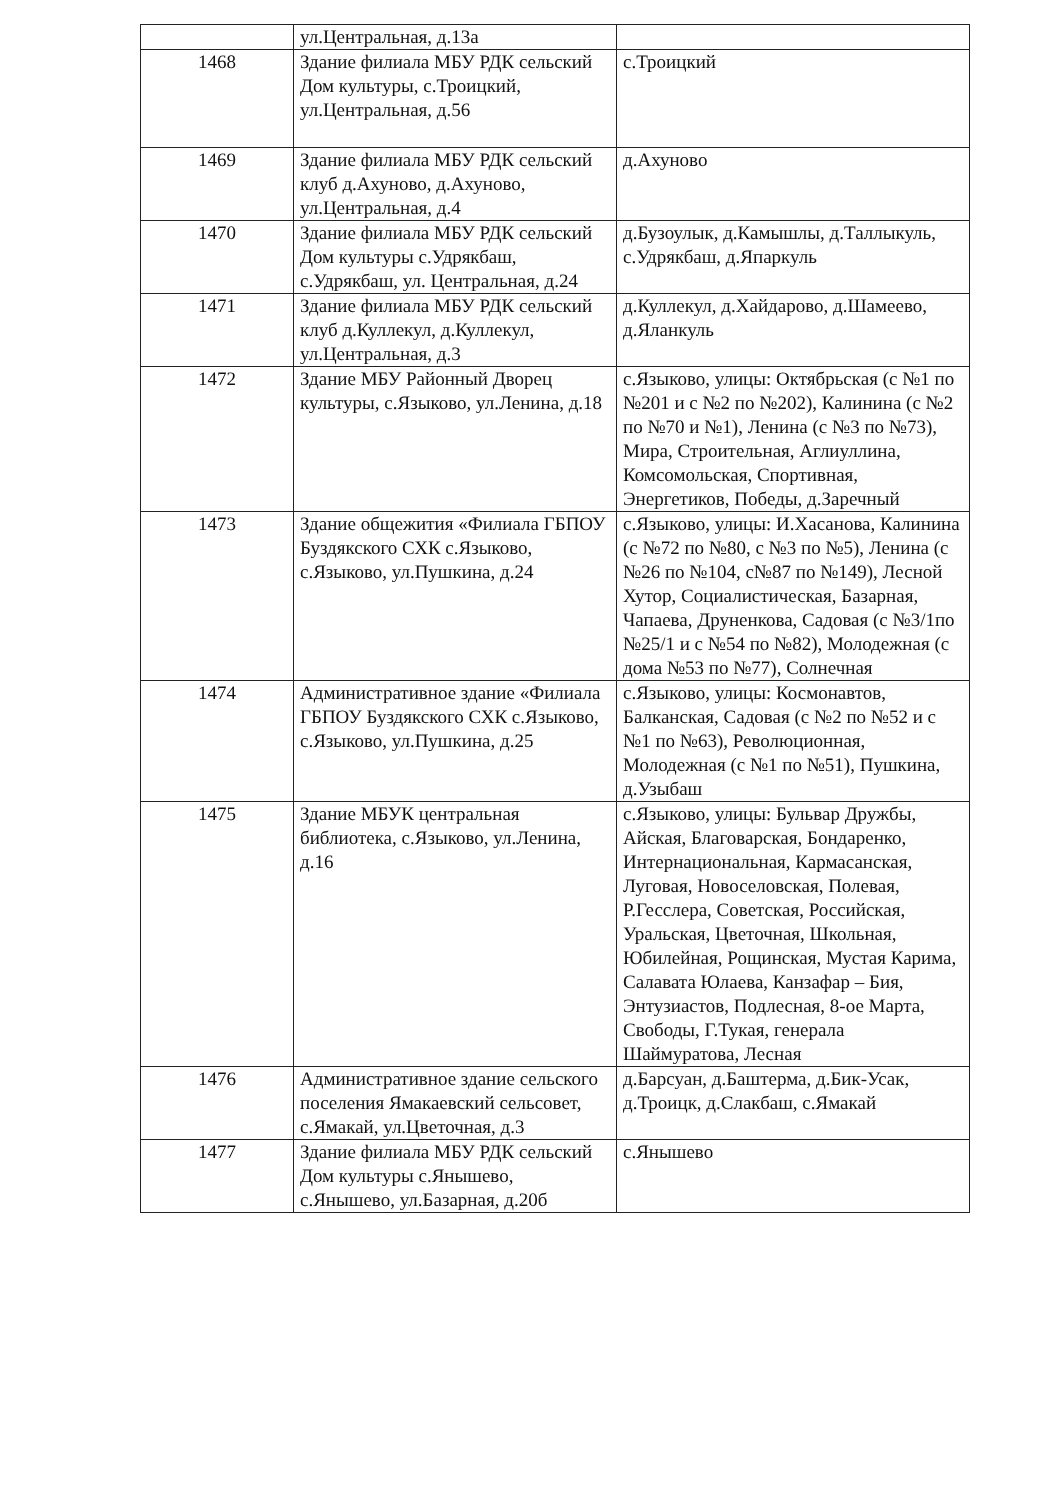| | ул.Центральная, д.13а | |
| 1468 | Здание филиала МБУ РДК сельский Дом культуры, с.Троицкий, ул.Центральная, д.56 | с.Троицкий |
| 1469 | Здание филиала МБУ РДК сельский клуб д.Ахуново, д.Ахуново, ул.Центральная, д.4 | д.Ахуново |
| 1470 | Здание филиала МБУ РДК сельский Дом культуры с.Удрякбаш, с.Удрякбаш, ул. Центральная, д.24 | д.Бузоулык, д.Камышлы, д.Таллыкуль, с.Удрякбаш, д.Япаркуль |
| 1471 | Здание филиала МБУ РДК сельский клуб д.Куллекул, д.Куллекул, ул.Центральная, д.3 | д.Куллекул, д.Хайдарово, д.Шамеево, д.Яланкуль |
| 1472 | Здание МБУ Районный Дворец культуры, с.Языково, ул.Ленина, д.18 | с.Языково, улицы: Октябрьская (с №1 по №201 и с №2 по №202), Калинина (с №2 по №70 и №1), Ленина (с №3 по №73), Мира, Строительная, Аглиуллина, Комсомольская, Спортивная, Энергетиков, Победы, д.Заречный |
| 1473 | Здание общежития «Филиала ГБПОУ Буздякского СХК с.Языково, с.Языково, ул.Пушкина, д.24 | с.Языково, улицы: И.Хасанова, Калинина (с №72 по №80, с №3 по №5), Ленина (с №26 по №104, с№87 по №149), Лесной Хутор, Социалистическая, Базарная, Чапаева, Друненкова, Садовая (с №3/1по №25/1 и с №54 по №82), Молодежная (с дома №53 по №77), Солнечная |
| 1474 | Административное здание «Филиала ГБПОУ Буздякского СХК с.Языково, с.Языково, ул.Пушкина, д.25 | с.Языково, улицы: Космонавтов, Балканская, Садовая (с №2 по №52 и с №1 по №63), Революционная, Молодежная (с №1 по №51), Пушкина, д.Узыбаш |
| 1475 | Здание МБУК центральная библиотека, с.Языково, ул.Ленина, д.16 | с.Языково, улицы: Бульвар Дружбы, Айская, Благоварская, Бондаренко, Интернациональная, Кармасанская, Луговая, Новоселовская, Полевая, Р.Гесслера, Советская, Российская, Уральская, Цветочная, Школьная, Юбилейная, Рощинская, Мустая Карима, Салавата Юлаева, Канзафар – Бия, Энтузиастов, Подлесная, 8-ое Марта, Свободы, Г.Тукая, генерала Шаймуратова, Лесная |
| 1476 | Административное здание сельского поселения Ямакаевский сельсовет, с.Ямакай, ул.Цветочная, д.3 | д.Барсуан, д.Баштерма, д.Бик-Усак, д.Троицк, д.Слакбаш, с.Ямакай |
| 1477 | Здание филиала МБУ РДК сельский Дом культуры с.Янышево, с.Янышево, ул.Базарная, д.20б | с.Янышево |